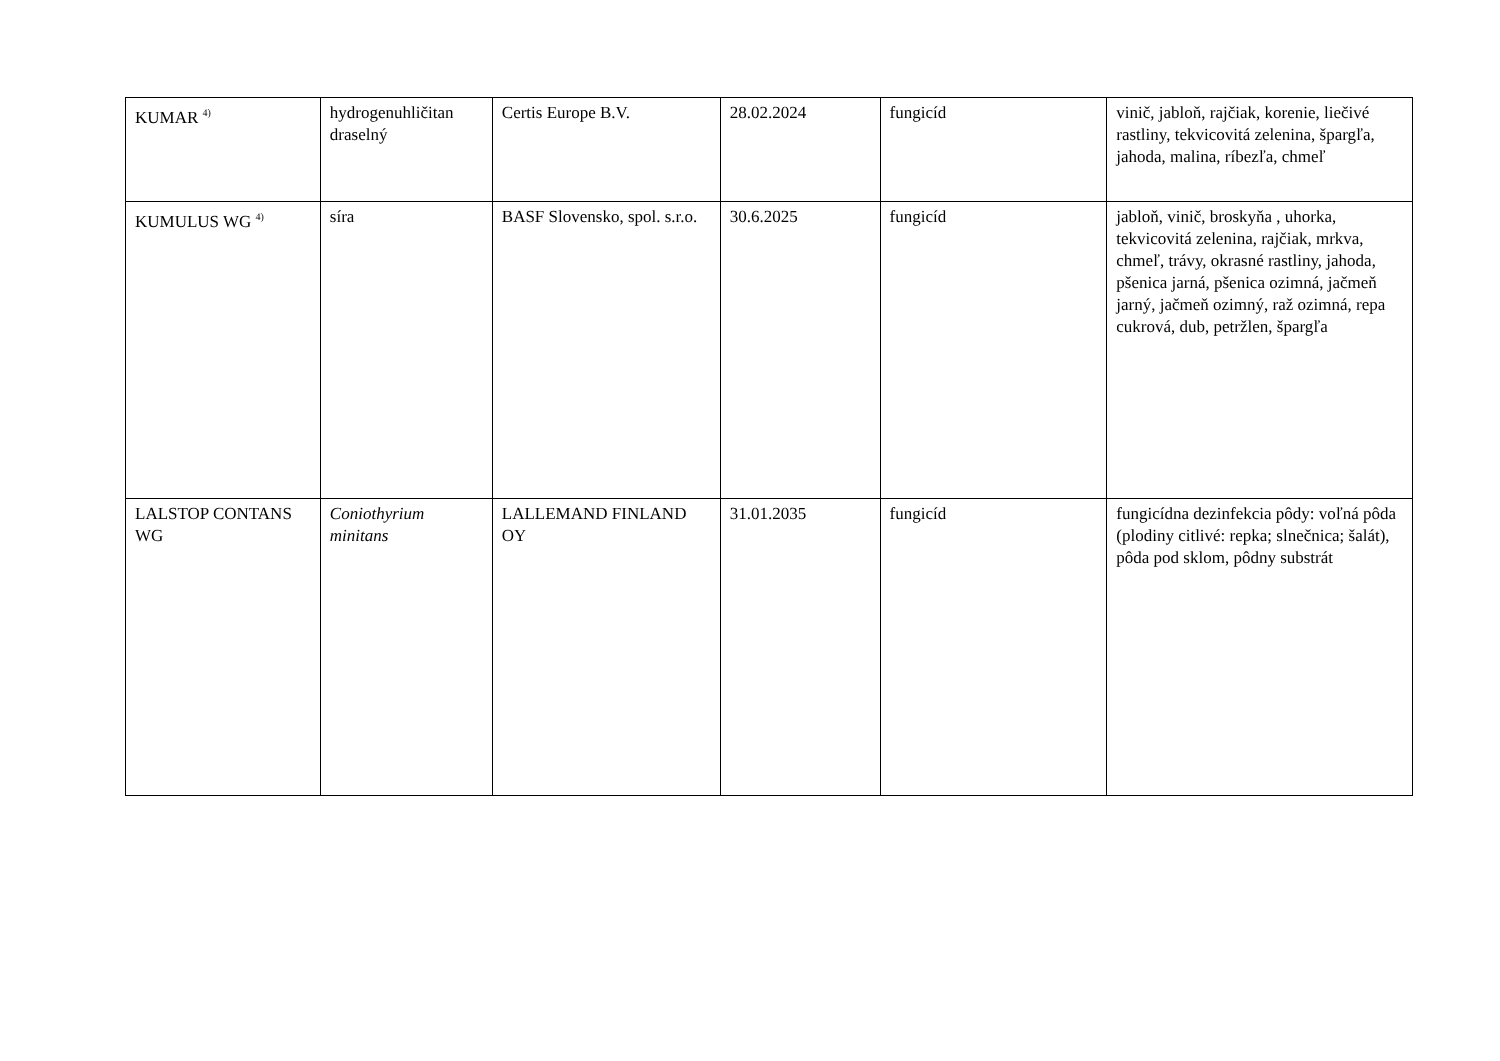| KUMAR <sup>4)</sup> | hydrogenuhličitan draselný | Certis Europe B.V. | 28.02.2024 | fungicíd | vinič, jabloň, rajčiak, korenie, liečivé rastliny, tekvicovitá zelenina, špargľa, jahoda, malina, ríbezľa, chmeľ |
| KUMULUS WG <sup>4)</sup> | síra | BASF Slovensko, spol. s.r.o. | 30.6.2025 | fungicíd | jabloň, vinič, broskyňa , uhorka, tekvicovitá zelenina, rajčiak, mrkva, chmeľ, trávy, okrasné rastliny, jahoda, pšenica jarná, pšenica ozimná, jačmeň jarný, jačmeň ozimný, raž ozimná, repa cukrová, dub, petržlen, špargľa |
| LALSTOP CONTANS WG | Coniothyrium minitans | LALLEMAND FINLAND OY | 31.01.2035 | fungicíd | fungicídna dezinfekcia pôdy: voľná pôda (plodiny citlivé: repka; slnečnica; šalát), pôda pod sklom, pôdny substrát |